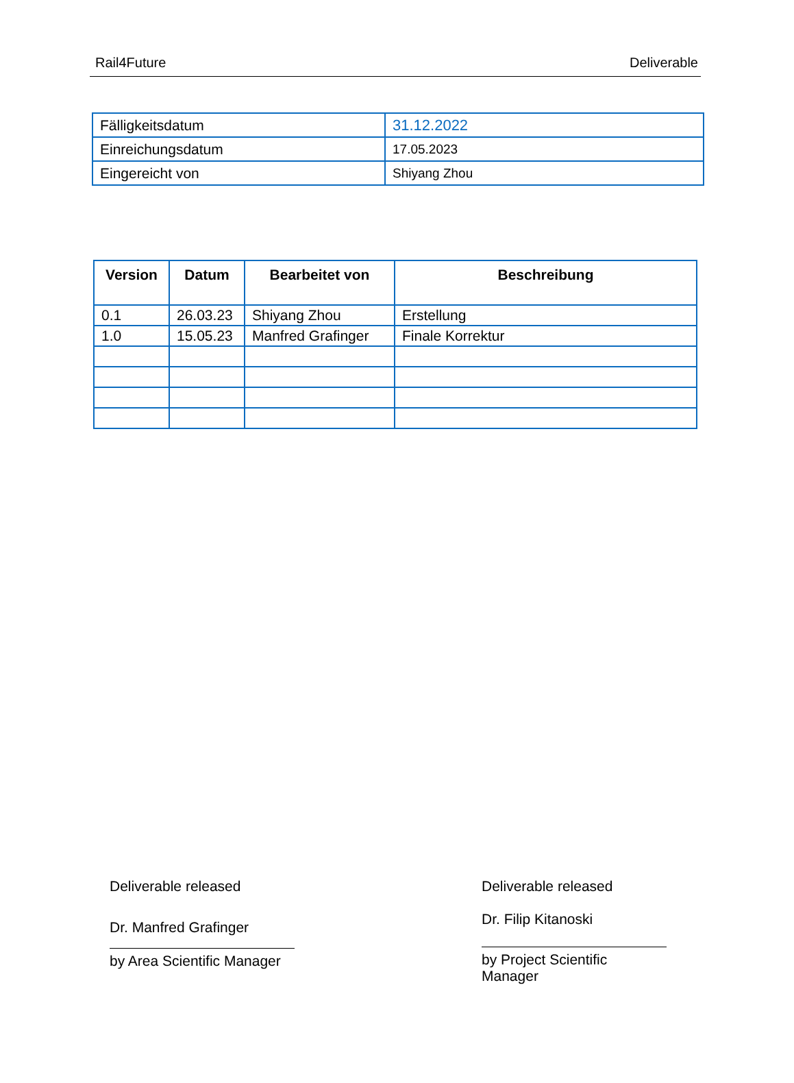Rail4Future Deliverable
| Fälligkeitsdatum | 31.12.2022 |
| Einreichungsdatum | 17.05.2023 |
| Eingereicht von | Shiyang Zhou |
| Version | Datum | Bearbeitet von | Beschreibung |
| --- | --- | --- | --- |
| 0.1 | 26.03.23 | Shiyang Zhou | Erstellung |
| 1.0 | 15.05.23 | Manfred Grafinger | Finale Korrektur |
Deliverable released
Dr. Manfred Grafinger
by Area Scientific Manager
Deliverable released
Dr. Filip Kitanoski
by Project Scientific Manager